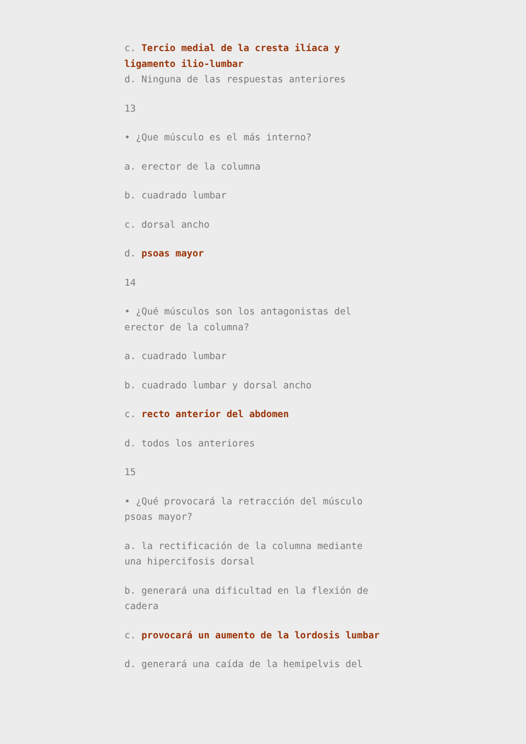c. Tercio medial de la cresta ilíaca y ligamento ilio-lumbar
d. Ninguna de las respuestas anteriores
13
• ¿Que músculo es el más interno?
a. erector de la columna
b. cuadrado lumbar
c. dorsal ancho
d. psoas mayor
14
• ¿Qué músculos son los antagonistas del erector de la columna?
a. cuadrado lumbar
b. cuadrado lumbar y dorsal ancho
c. recto anterior del abdomen
d. todos los anteriores
15
• ¿Qué provocará la retracción del músculo psoas mayor?
a. la rectificación de la columna mediante una hipercifosis dorsal
b. generará una dificultad en la flexión de cadera
c. provocará un aumento de la lordosis lumbar
d. generará una caída de la hemipelvis del